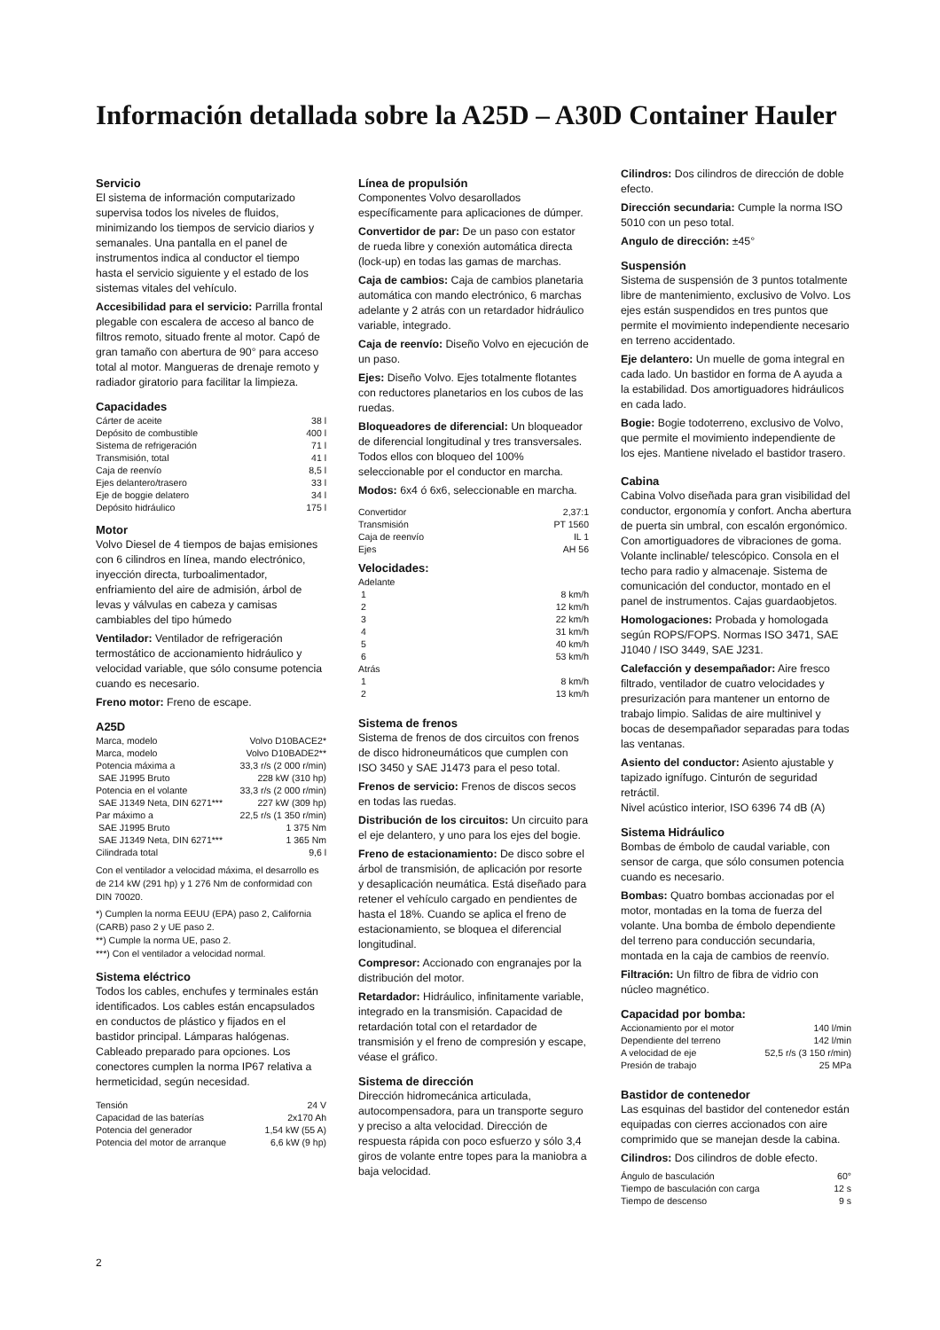Información detallada sobre la A25D – A30D Container Hauler
Servicio
El sistema de información computarizado supervisa todos los niveles de fluidos, minimizando los tiempos de servicio diarios y semanales. Una pantalla en el panel de instrumentos indica al conductor el tiempo hasta el servicio siguiente y el estado de los sistemas vitales del vehículo.
Accesibilidad para el servicio: Parrilla frontal plegable con escalera de acceso al banco de filtros remoto, situado frente al motor. Capó de gran tamaño con abertura de 90° para acceso total al motor. Mangueras de drenaje remoto y radiador giratorio para facilitar la limpieza.
Capacidades
| Cárter de aceite | 38 l |
| Depósito de combustible | 400 l |
| Sistema de refrigeración | 71 l |
| Transmisión, total | 41 l |
| Caja de reenvío | 8,5 l |
| Ejes delantero/trasero | 33 l |
| Eje de boggie delatero | 34 l |
| Depósito hidráulico | 175 l |
Motor
Volvo Diesel de 4 tiempos de bajas emisiones con 6 cilindros en línea, mando electrónico, inyección directa, turboalimentador, enfriamiento del aire de admisión, árbol de levas y válvulas en cabeza y camisas cambiables del tipo húmedo
Ventilador: Ventilador de refrigeración termostático de accionamiento hidráulico y velocidad variable, que sólo consume potencia cuando es necesario.
Freno motor: Freno de escape.
A25D
| Marca, modelo | Volvo D10BACE2* |
| Marca, modelo | Volvo D10BADE2** |
| Potencia máxima a | 33,3 r/s (2 000 r/min) |
| SAE J1995 Bruto | 228 kW (310 hp) |
| Potencia en el volante | 33,3 r/s (2 000 r/min) |
| SAE J1349 Neta, DIN 6271*** | 227 kW (309 hp) |
| Par máximo a | 22,5 r/s (1 350 r/min) |
| SAE J1995 Bruto | 1 375 Nm |
| SAE J1349 Neta, DIN 6271*** | 1 365 Nm |
| Cilindrada total | 9,6 l |
Con el ventilador a velocidad máxima, el desarrollo es de 214 kW (291 hp) y 1 276 Nm de conformidad con DIN 70020.
*) Cumplen la norma EEUU (EPA) paso 2, California (CARB) paso 2 y UE paso 2.
**) Cumple la norma UE, paso 2.
***) Con el ventilador a velocidad normal.
Sistema eléctrico
Todos los cables, enchufes y terminales están identificados. Los cables están encapsulados en conductos de plástico y fijados en el bastidor principal. Lámparas halógenas. Cableado preparado para opciones. Los conectores cumplen la norma IP67 relativa a hermeticidad, según necesidad.
| Tensión | 24 V |
| Capacidad de las baterías | 2x170 Ah |
| Potencia del generador | 1,54 kW (55 A) |
| Potencia del motor de arranque | 6,6 kW (9 hp) |
Línea de propulsión
Componentes Volvo desarollados específicamente para aplicaciones de dúmper.
Convertidor de par: De un paso con estator de rueda libre y conexión automática directa (lock-up) en todas las gamas de marchas.
Caja de cambios: Caja de cambios planetaria automática con mando electrónico, 6 marchas adelante y 2 atrás con un retardador hidráulico variable, integrado.
Caja de reenvío: Diseño Volvo en ejecución de un paso.
Ejes: Diseño Volvo. Ejes totalmente flotantes con reductores planetarios en los cubos de las ruedas.
Bloqueadores de diferencial: Un bloqueador de diferencial longitudinal y tres transversales. Todos ellos con bloqueo del 100% seleccionable por el conductor en marcha.
Modos: 6x4 ó 6x6, seleccionable en marcha.
| Convertidor | 2,37:1 |
| Transmisión | PT 1560 |
| Caja de reenvío | IL 1 |
| Ejes | AH 56 |
Velocidades:
| Adelante | |
| 1 | 8 km/h |
| 2 | 12 km/h |
| 3 | 22 km/h |
| 4 | 31 km/h |
| 5 | 40 km/h |
| 6 | 53 km/h |
| Atrás | |
| 1 | 8 km/h |
| 2 | 13 km/h |
Sistema de frenos
Sistema de frenos de dos circuitos con frenos de disco hidroneumáticos que cumplen con ISO 3450 y SAE J1473 para el peso total.
Frenos de servicio: Frenos de discos secos en todas las ruedas.
Distribución de los circuitos: Un circuito para el eje delantero, y uno para los ejes del bogie.
Freno de estacionamiento: De disco sobre el árbol de transmisión, de aplicación por resorte y desaplicación neumática. Está diseñado para retener el vehículo cargado en pendientes de hasta el 18%. Cuando se aplica el freno de estacionamiento, se bloquea el diferencial longitudinal.
Compresor: Accionado con engranajes por la distribución del motor.
Retardador: Hidráulico, infinitamente variable, integrado en la transmisión. Capacidad de retardación total con el retardador de transmisión y el freno de compresión y escape, véase el gráfico.
Sistema de dirección
Dirección hidromecánica articulada, autocompensadora, para un transporte seguro y preciso a alta velocidad. Dirección de respuesta rápida con poco esfuerzo y sólo 3,4 giros de volante entre topes para la maniobra a baja velocidad.
Cilindros: Dos cilindros de dirección de doble efecto.
Dirección secundaria: Cumple la norma ISO 5010 con un peso total.
Angulo de dirección: ±45°
Suspensión
Sistema de suspensión de 3 puntos totalmente libre de mantenimiento, exclusivo de Volvo. Los ejes están suspendidos en tres puntos que permite el movimiento independiente necesario en terreno accidentado.
Eje delantero: Un muelle de goma integral en cada lado. Un bastidor en forma de A ayuda a la estabilidad. Dos amortiguadores hidráulicos en cada lado.
Bogie: Bogie todoterreno, exclusivo de Volvo, que permite el movimiento independiente de los ejes. Mantiene nivelado el bastidor trasero.
Cabina
Cabina Volvo diseñada para gran visibilidad del conductor, ergonomía y confort. Ancha abertura de puerta sin umbral, con escalón ergonómico. Con amortiguadores de vibraciones de goma. Volante inclinable/ telescópico. Consola en el techo para radio y almacenaje. Sistema de comunicación del conductor, montado en el panel de instrumentos. Cajas guardaobjetos.
Homologaciones: Probada y homologada según ROPS/FOPS. Normas ISO 3471, SAE J1040 / ISO 3449, SAE J231.
Calefacción y desempañador: Aire fresco filtrado, ventilador de cuatro velocidades y presurización para mantener un entorno de trabajo limpio. Salidas de aire multinivel y bocas de desempañador separadas para todas las ventanas.
Asiento del conductor: Asiento ajustable y tapizado ignífugo. Cinturón de seguridad retráctil.
Nivel acústico interior, ISO 6396 74 dB (A)
Sistema Hidráulico
Bombas de émbolo de caudal variable, con sensor de carga, que sólo consumen potencia cuando es necesario.
Bombas: Quatro bombas accionadas por el motor, montadas en la toma de fuerza del volante. Una bomba de émbolo dependiente del terreno para conducción secundaria, montada en la caja de cambios de reenvío.
Filtración: Un filtro de fibra de vidrio con núcleo magnético.
Capacidad por bomba:
| Accionamiento por el motor | 140 l/min |
| Dependiente del terreno | 142 l/min |
| A velocidad de eje | 52,5 r/s (3 150 r/min) |
| Presión de trabajo | 25 MPa |
Bastidor de contenedor
Las esquinas del bastidor del contenedor están equipadas con cierres accionados con aire comprimido que se manejan desde la cabina.
Cilindros: Dos cilindros de doble efecto.
| Ángulo de basculación | 60° |
| Tiempo de basculación con carga | 12 s |
| Tiempo de descenso | 9 s |
2